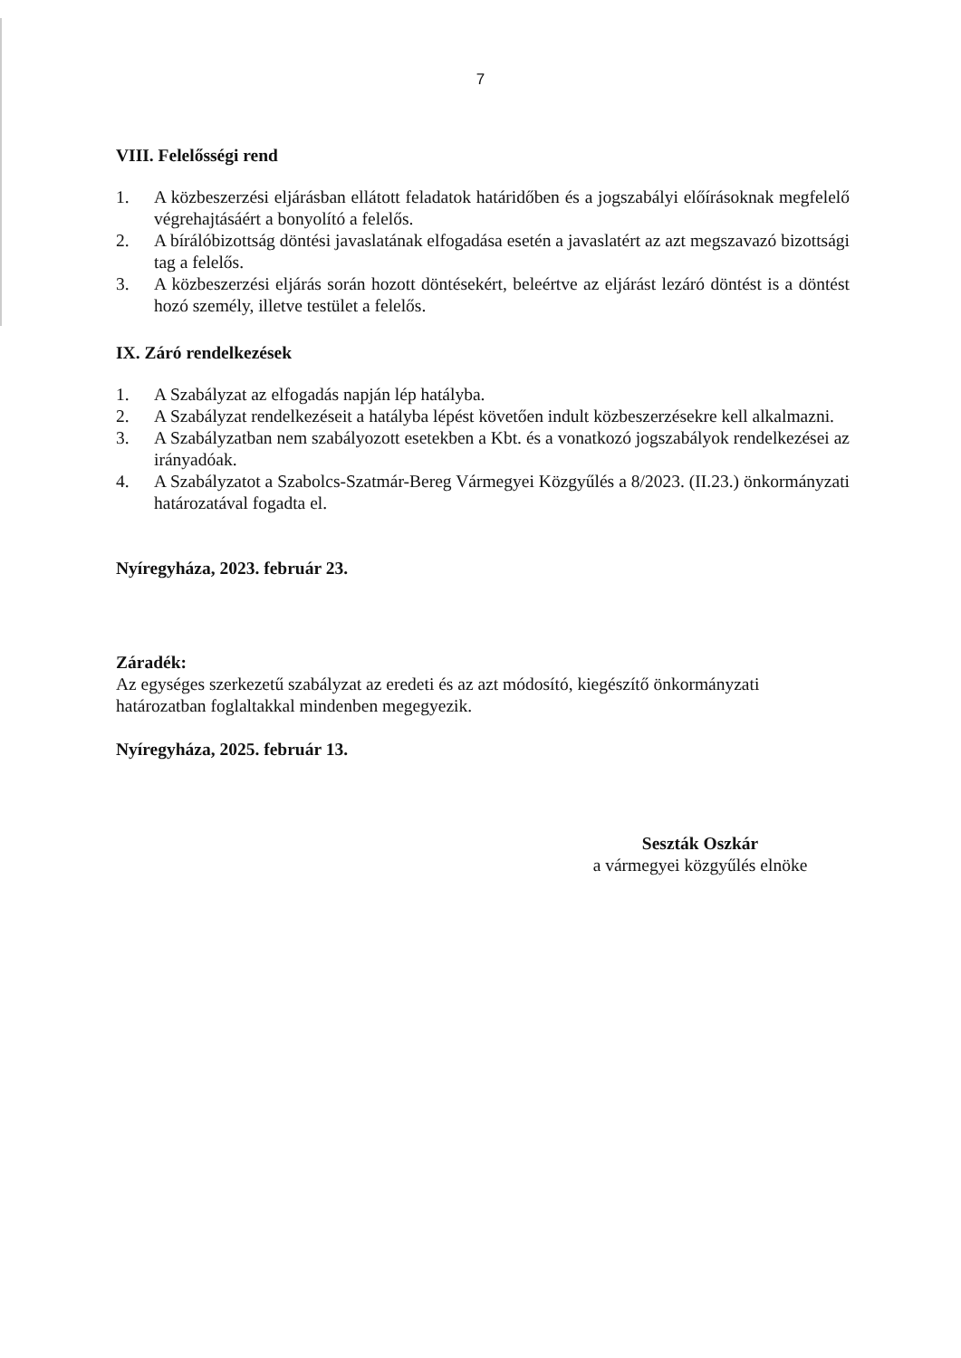7
VIII. Felelősségi rend
1. A közbeszerzési eljárásban ellátott feladatok határidőben és a jogszabályi előírásoknak megfelelő végrehajtásáért a bonyolító a felelős.
2. A bírálóbizottság döntési javaslatának elfogadása esetén a javaslatért az azt megszavazó bizottsági tag a felelős.
3. A közbeszerzési eljárás során hozott döntésekért, beleértve az eljárást lezáró döntést is a döntést hozó személy, illetve testület a felelős.
IX. Záró rendelkezések
1. A Szabályzat az elfogadás napján lép hatályba.
2. A Szabályzat rendelkezéseit a hatályba lépést követően indult közbeszerzésekre kell alkalmazni.
3. A Szabályzatban nem szabályozott esetekben a Kbt. és a vonatkozó jogszabályok rendelkezései az irányadóak.
4. A Szabályzatot a Szabolcs-Szatmár-Bereg Vármegyei Közgyűlés a 8/2023. (II.23.) önkormányzati határozatával fogadta el.
Nyíregyháza, 2023. február 23.
Záradék:
Az egységes szerkezetű szabályzat az eredeti és az azt módosító, kiegészítő önkormányzati határozatban foglaltakkal mindenben megegyezik.
Nyíregyháza, 2025. február 13.
Seszták Oszkár
a vármegyei közgyűlés elnöke